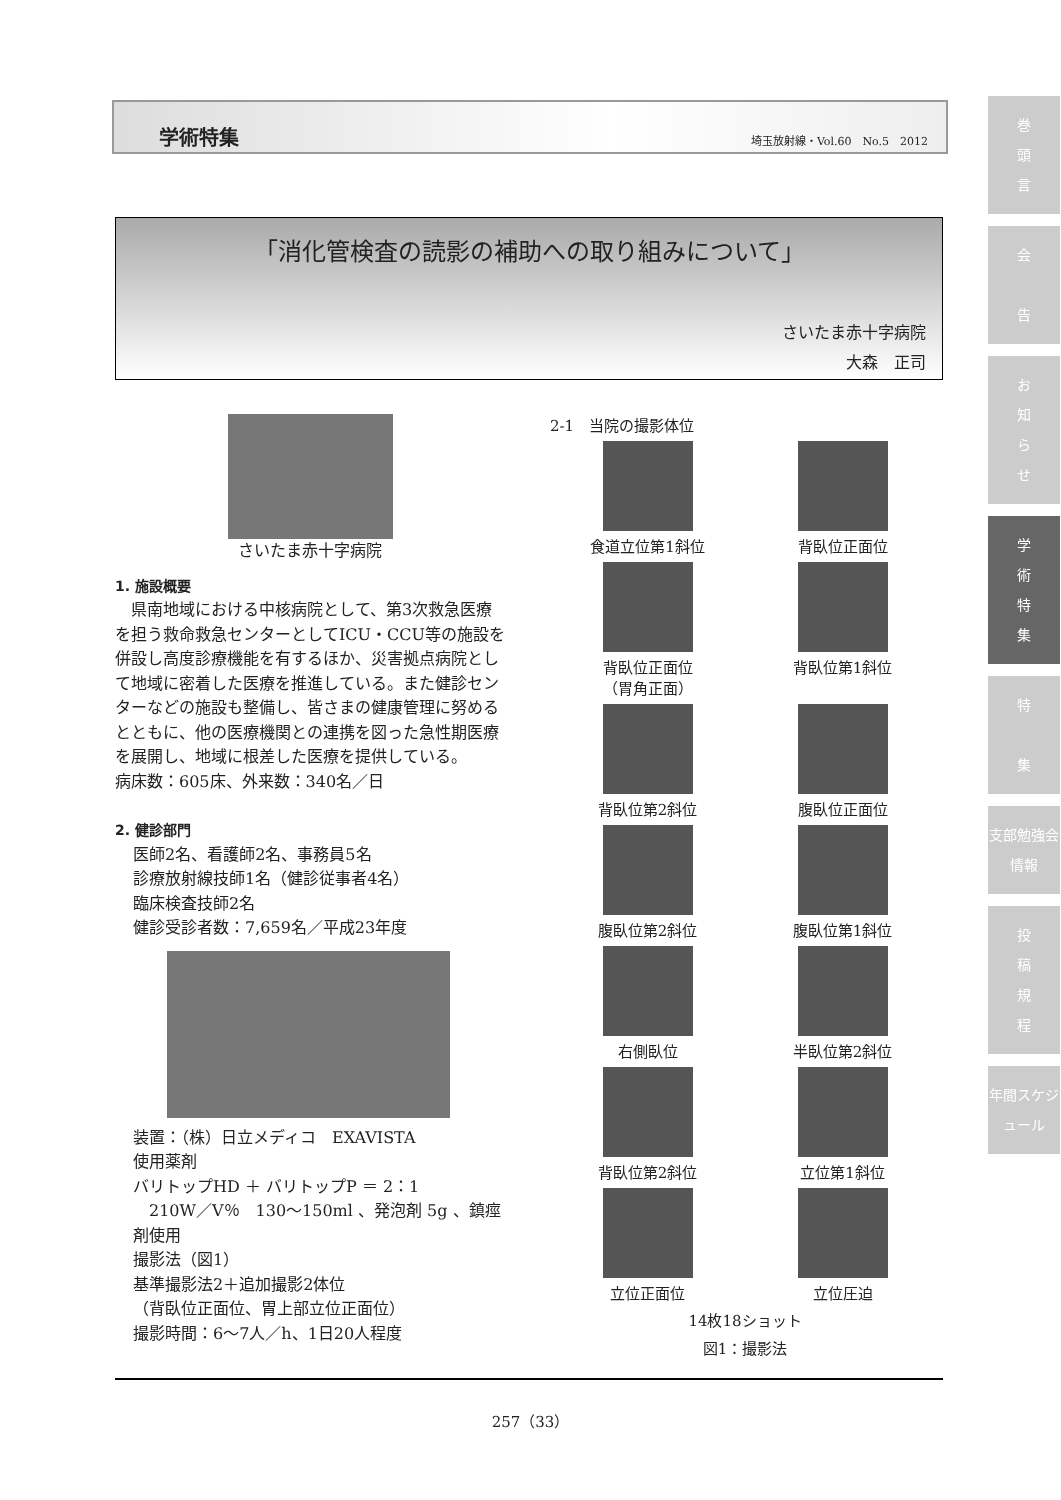学術特集 埼玉放射線・Vol.60　No.5　2012
「消化管検査の読影の補助への取り組みについて」
さいたま赤十字病院
大森　正司
さいたま赤十字病院
1. 施設概要
　県南地域における中核病院として、第3次救急医療を担う救命救急センターとしてICU・CCU等の施設を併設し高度診療機能を有するほか、災害拠点病院として地域に密着した医療を推進している。また健診センターなどの施設も整備し、皆さまの健康管理に努めるとともに、他の医療機関との連携を図った急性期医療を展開し、地域に根差した医療を提供している。
病床数：605床、外来数：340名／日
2. 健診部門
医師2名、看護師2名、事務員5名
診療放射線技師1名（健診従事者4名）
臨床検査技師2名
健診受診者数：7,659名／平成23年度
装置：（株）日立メディコ　EXAVISTA
使用薬剤
バリトップHD ＋ バリトップP ＝ 2：1
　210W／V％　130～150ml 、発泡剤 5g 、鎮痙剤使用
撮影法（図1）
基準撮影法2＋追加撮影2体位
（背臥位正面位、胃上部立位正面位）
撮影時間：6～7人／h、1日20人程度
2-1　当院の撮影体位
食道立位第1斜位
背臥位正面位
背臥位正面位
（胃角正面）
背臥位第1斜位
背臥位第2斜位
腹臥位正面位
腹臥位第2斜位
腹臥位第1斜位
右側臥位
半臥位第2斜位
背臥位第2斜位
立位第1斜位
立位正面位
立位圧迫
14枚18ショット
図1：撮影法
巻
頭
言
会
告
お
知
ら
せ
学
術
特
集
特
集
支部勉強会情報
投
稿
規
程
年間スケジュール
257（33）